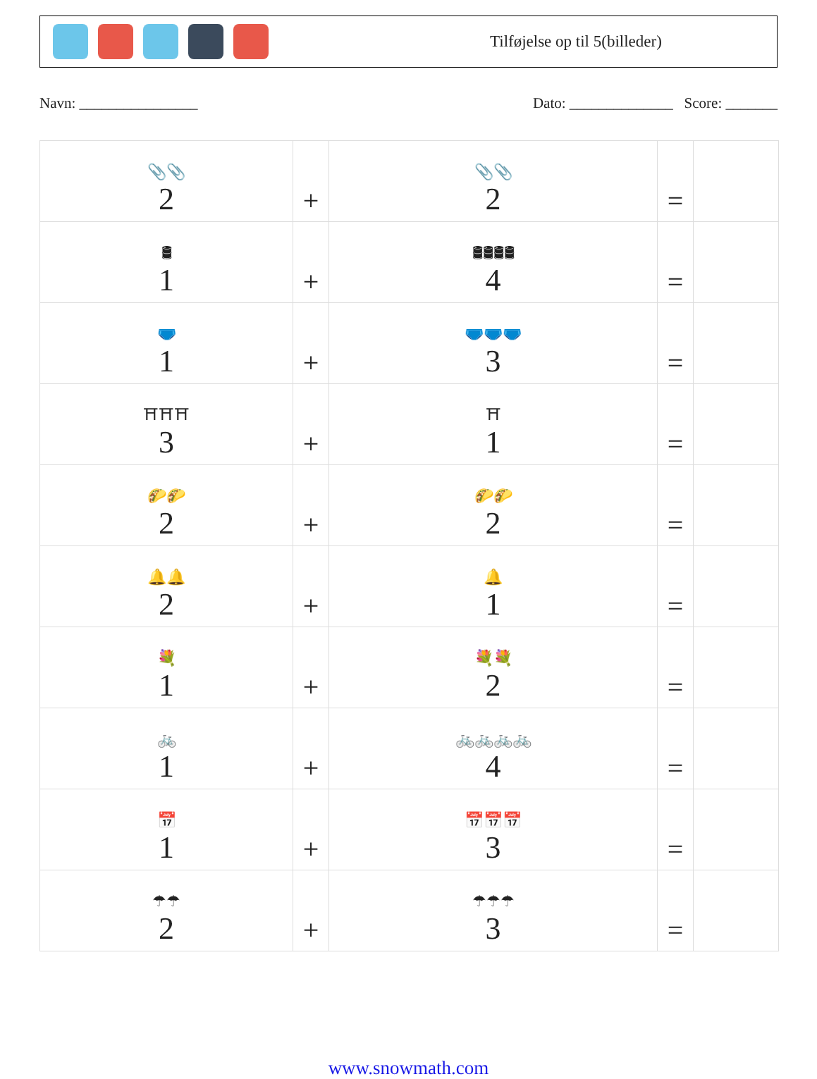Tilføjelse op til 5(billeder)
Navn: ________________ Dato: ______________ Score: _______
| 📎📎 2 | + | 📎📎 2 | = | |
| 🛢 1 | + | 🛢🛢🛢🛢 4 | = | |
| 🩲 1 | + | 🩲🩲🩲 3 | = | |
| ⛩⛩⛩ 3 | + | ⛩ 1 | = | |
| 🌮🌮 2 | + | 🌮🌮 2 | = | |
| 🔔🔔 2 | + | 🔔 1 | = | |
| 💐 1 | + | 💐💐 2 | = | |
| 🚲 1 | + | 🚲🚲🚲🚲 4 | = | |
| 📅 1 | + | 📅📅📅 3 | = | |
| ☂☂ 2 | + | ☂☂☂ 3 | = | |
www.snowmath.com